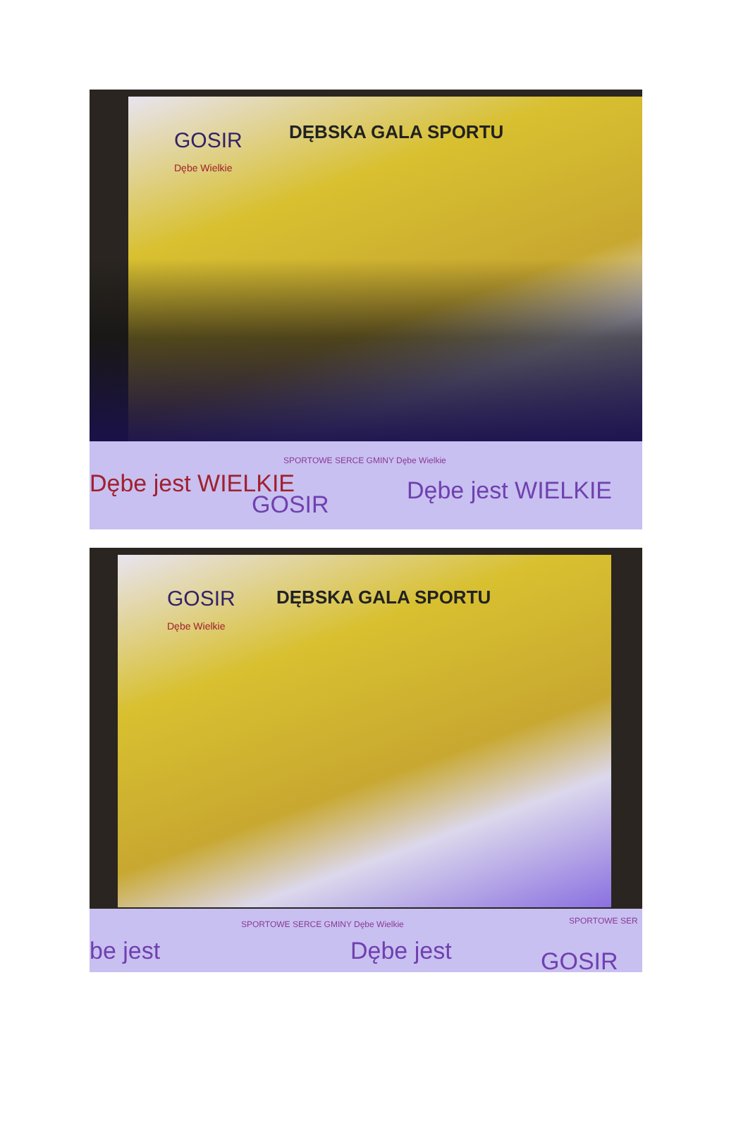GOSIR
Dębe Wielkie
DĘBSKA GALA SPORTU
SPORTOWE SERCE GMINY Dębe Wielkie
Dębe jest WIELKIE
GOSIR Dębe jest WIELKIE
GOSIR
Dębe Wielkie
DĘBSKA GALA SPORTU
SPORTOWE SERCE GMINY Dębe Wielkie
SPORTOWE SER
be jest Dębe jest GOSIR